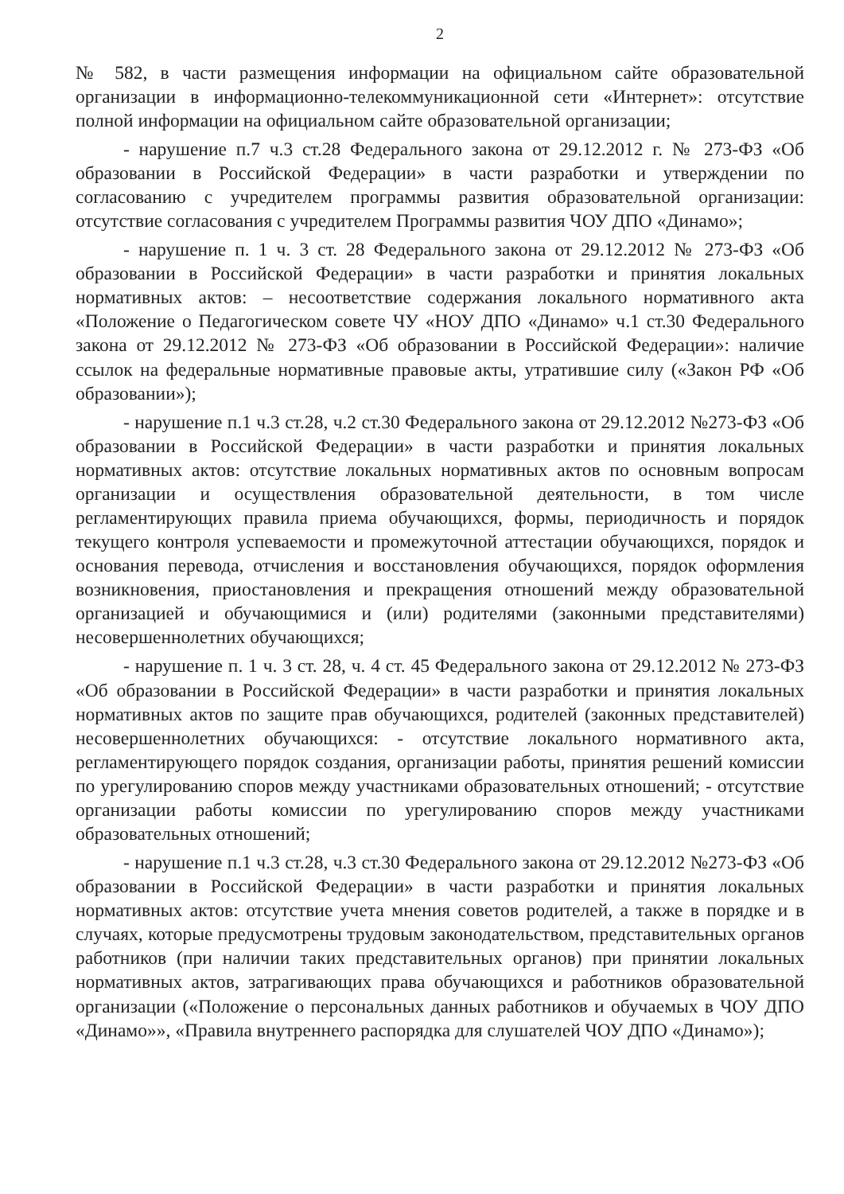2
№ 582, в части размещения информации на официальном сайте образовательной организации в информационно-телекоммуникационной сети «Интернет»: отсутствие полной информации на официальном сайте образовательной организации;
- нарушение п.7 ч.3 ст.28 Федерального закона от 29.12.2012 г. № 273-ФЗ «Об образовании в Российской Федерации» в части разработки и утверждении по согласованию с учредителем программы развития образовательной организации: отсутствие согласования с учредителем Программы развития ЧОУ ДПО «Динамо»;
- нарушение п. 1 ч. 3 ст. 28 Федерального закона от 29.12.2012 № 273-ФЗ «Об образовании в Российской Федерации» в части разработки и принятия локальных нормативных актов: – несоответствие содержания локального нормативного акта «Положение о Педагогическом совете ЧУ «НОУ ДПО «Динамо» ч.1 ст.30 Федерального закона от 29.12.2012 № 273-ФЗ «Об образовании в Российской Федерации»: наличие ссылок на федеральные нормативные правовые акты, утратившие силу («Закон РФ «Об образовании»);
- нарушение п.1 ч.3 ст.28, ч.2 ст.30 Федерального закона от 29.12.2012 №273-ФЗ «Об образовании в Российской Федерации» в части разработки и принятия локальных нормативных актов: отсутствие локальных нормативных актов по основным вопросам организации и осуществления образовательной деятельности, в том числе регламентирующих правила приема обучающихся, формы, периодичность и порядок текущего контроля успеваемости и промежуточной аттестации обучающихся, порядок и основания перевода, отчисления и восстановления обучающихся, порядок оформления возникновения, приостановления и прекращения отношений между образовательной организацией и обучающимися и (или) родителями (законными представителями) несовершеннолетних обучающихся;
- нарушение п. 1 ч. 3 ст. 28, ч. 4 ст. 45 Федерального закона от 29.12.2012 № 273-ФЗ «Об образовании в Российской Федерации» в части разработки и принятия локальных нормативных актов по защите прав обучающихся, родителей (законных представителей) несовершеннолетних обучающихся: - отсутствие локального нормативного акта, регламентирующего порядок создания, организации работы, принятия решений комиссии по урегулированию споров между участниками образовательных отношений; - отсутствие организации работы комиссии по урегулированию споров между участниками образовательных отношений;
- нарушение п.1 ч.3 ст.28, ч.3 ст.30 Федерального закона от 29.12.2012 №273-ФЗ «Об образовании в Российской Федерации» в части разработки и принятия локальных нормативных актов: отсутствие учета мнения советов родителей, а также в порядке и в случаях, которые предусмотрены трудовым законодательством, представительных органов работников (при наличии таких представительных органов) при принятии локальных нормативных актов, затрагивающих права обучающихся и работников образовательной организации («Положение о персональных данных работников и обучаемых в ЧОУ ДПО «Динамо»», «Правила внутреннего распорядка для слушателей ЧОУ ДПО «Динамо»);